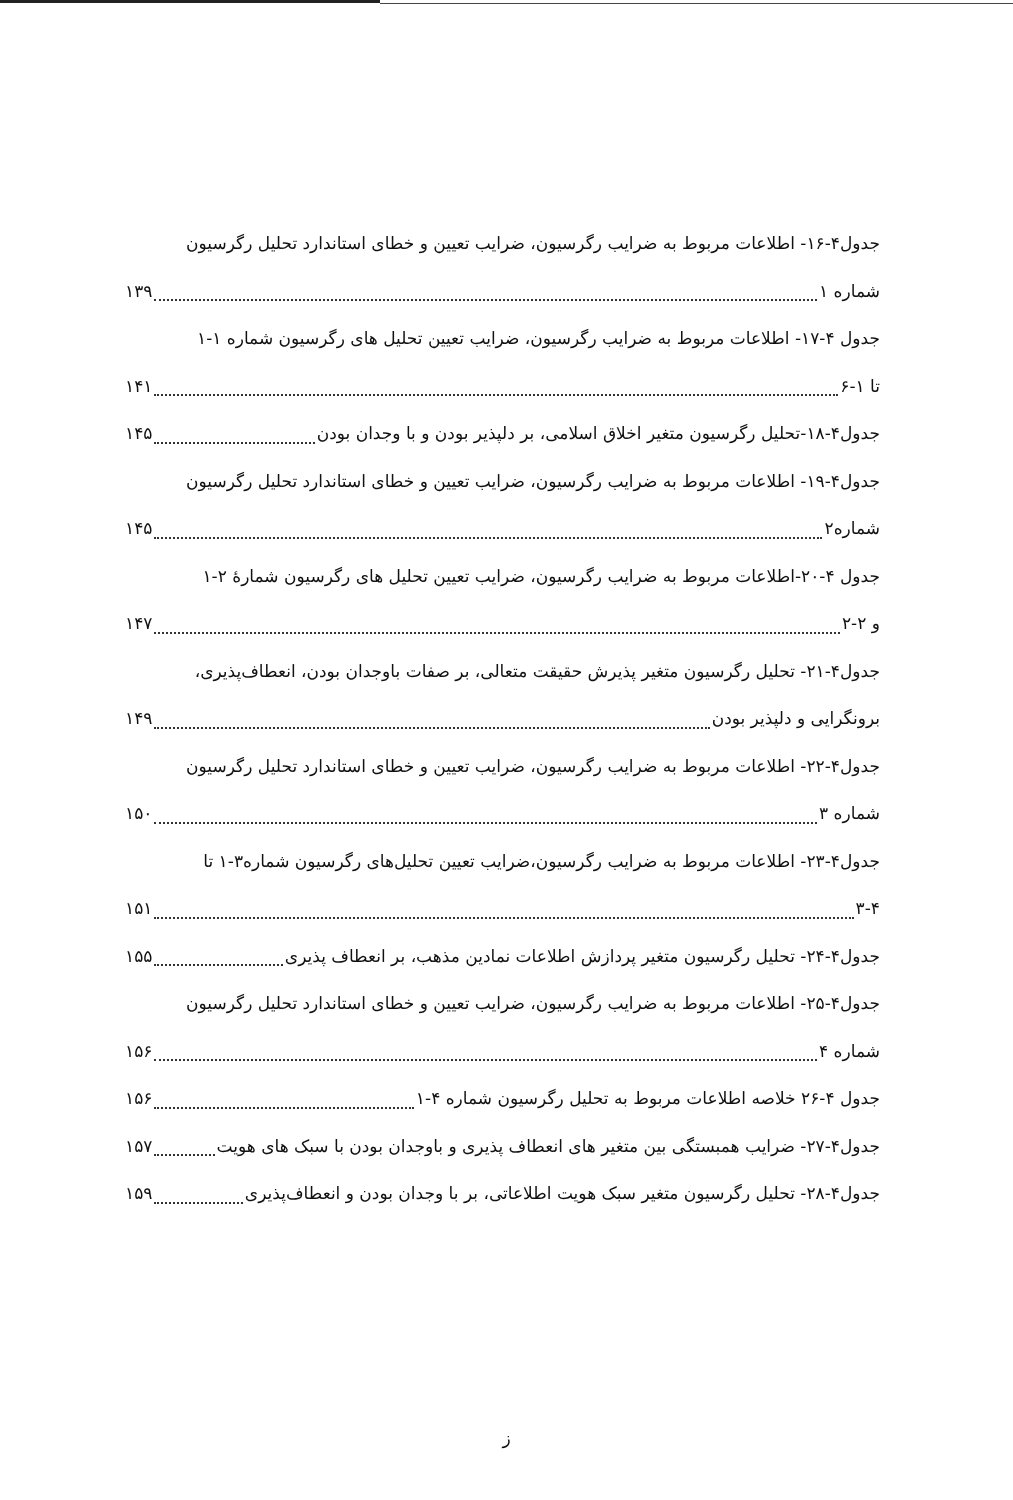جدول۴-۱۶- اطلاعات مربوط به ضرایب رگرسیون، ضرایب تعیین و خطای استاندارد تحلیل رگرسیون
شماره ۱ ۱۳۹
جدول ۴-۱۷- اطلاعات مربوط به ضرایب رگرسیون، ضرایب تعیین تحلیل های رگرسیون شماره ۱-۱
تا ۱-۶ ۱۴۱
جدول۴-۱۸-تحلیل رگرسیون متغیر اخلاق اسلامی، بر دلپذیر بودن و با وجدان بودن ۱۴۵
جدول۴-۱۹- اطلاعات مربوط به ضرایب رگرسیون، ضرایب تعیین و خطای استاندارد تحلیل رگرسیون
شماره۲ ۱۴۵
جدول ۴-۲۰-اطلاعات مربوط به ضرایب رگرسیون، ضرایب تعیین تحلیل های رگرسیون شمارهٔ ۲-۱
و ۲-۲ ۱۴۷
جدول۴-۲۱- تحلیل رگرسیون متغیر پذیرش حقیقت متعالی، بر صفات باوجدان بودن، انعطاف‌پذیری،
برونگرایی و دلپذیر بودن ۱۴۹
جدول۴-۲۲- اطلاعات مربوط به ضرایب رگرسیون، ضرایب تعیین و خطای استاندارد تحلیل رگرسیون
شماره ۳ ۱۵۰
جدول۴-۲۳- اطلاعات مربوط به ضرایب رگرسیون،ضرایب تعیین تحلیل‌های رگرسیون شماره۳-۱ تا
۳-۴ ۱۵۱
جدول۴-۲۴- تحلیل رگرسیون متغیر پردازش اطلاعات نمادین مذهب، بر انعطاف پذیری ۱۵۵
جدول۴-۲۵- اطلاعات مربوط به ضرایب رگرسیون، ضرایب تعیین و خطای استاندارد تحلیل رگرسیون
شماره ۴ ۱۵۶
جدول ۴-۲۶ خلاصه اطلاعات مربوط به تحلیل رگرسیون شماره ۴-۱ ۱۵۶
جدول۴-۲۷- ضرایب همبستگی بین متغیر های انعطاف پذیری و باوجدان بودن با سبک های هویت ۱۵۷
جدول۴-۲۸- تحلیل رگرسیون متغیر سبک هویت اطلاعاتی، بر با وجدان بودن و انعطاف‌پذیری ۱۵۹
ز